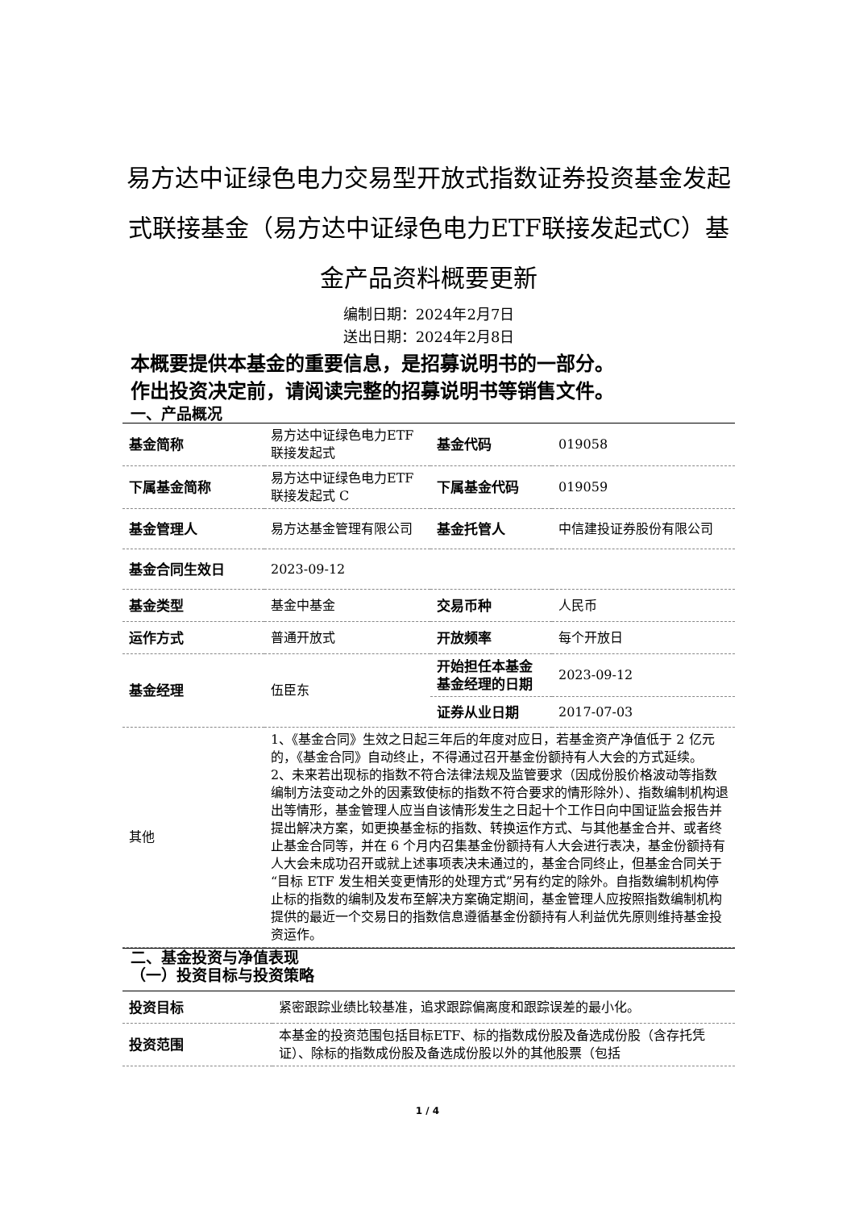易方达中证绿色电力交易型开放式指数证券投资基金发起式联接基金（易方达中证绿色电力ETF联接发起式C）基金产品资料概要更新
编制日期：2024年2月7日
送出日期：2024年2月8日
本概要提供本基金的重要信息，是招募说明书的一部分。
作出投资决定前，请阅读完整的招募说明书等销售文件。
一、产品概况
| 基金简称 | 易方达中证绿色电力ETF 联接发起式 | 基金代码 | 019058 |
| 下属基金简称 | 易方达中证绿色电力ETF 联接发起式 C | 下属基金代码 | 019059 |
| 基金管理人 | 易方达基金管理有限公司 | 基金托管人 | 中信建投证券股份有限公司 |
| 基金合同生效日 | 2023-09-12 | | |
| 基金类型 | 基金中基金 | 交易币种 | 人民币 |
| 运作方式 | 普通开放式 | 开放频率 | 每个开放日 |
| 基金经理 | 伍臣东 | 开始担任本基金基金经理的日期 | 2023-09-12 |
| | | 证券从业日期 | 2017-07-03 |
| 其他 | 1、《基金合同》生效之日起三年后的年度对应日，若基金资产净值低于 2 亿元的，《基金合同》自动终止，不得通过召开基金份额持有人大会的方式延续。 2、未来若出现标的指数不符合法律法规及监管要求（因成份股价格波动等指数编制方法变动之外的因素致使标的指数不符合要求的情形除外）、指数编制机构退出等情形，基金管理人应当自该情形发生之日起十个工作日向中国证监会报告并提出解决方案，如更换基金标的指数、转换运作方式、与其他基金合并、或者终止基金合同等，并在 6 个月内召集基金份额持有人大会进行表决，基金份额持有人大会未成功召开或就上述事项表决未通过的，基金合同终止，但基金合同关于“目标 ETF 发生相关变更情形的处理方式”另有约定的除外。自指数编制机构停止标的指数的编制及发布至解决方案确定期间，基金管理人应按照指数编制机构提供的最近一个交易日的指数信息遵循基金份额持有人利益优先原则维持基金投资运作。 | | |
二、基金投资与净值表现
（一）投资目标与投资策略
| 投资目标 | 紧密跟踪业绩比较基准，追求跟踪偏离度和跟踪误差的最小化。 |
| 投资范围 | 本基金的投资范围包括目标ETF、标的指数成份股及备选成份股（含存托凭证）、除标的指数成份股及备选成份股以外的其他股票（包括 |
1 / 4